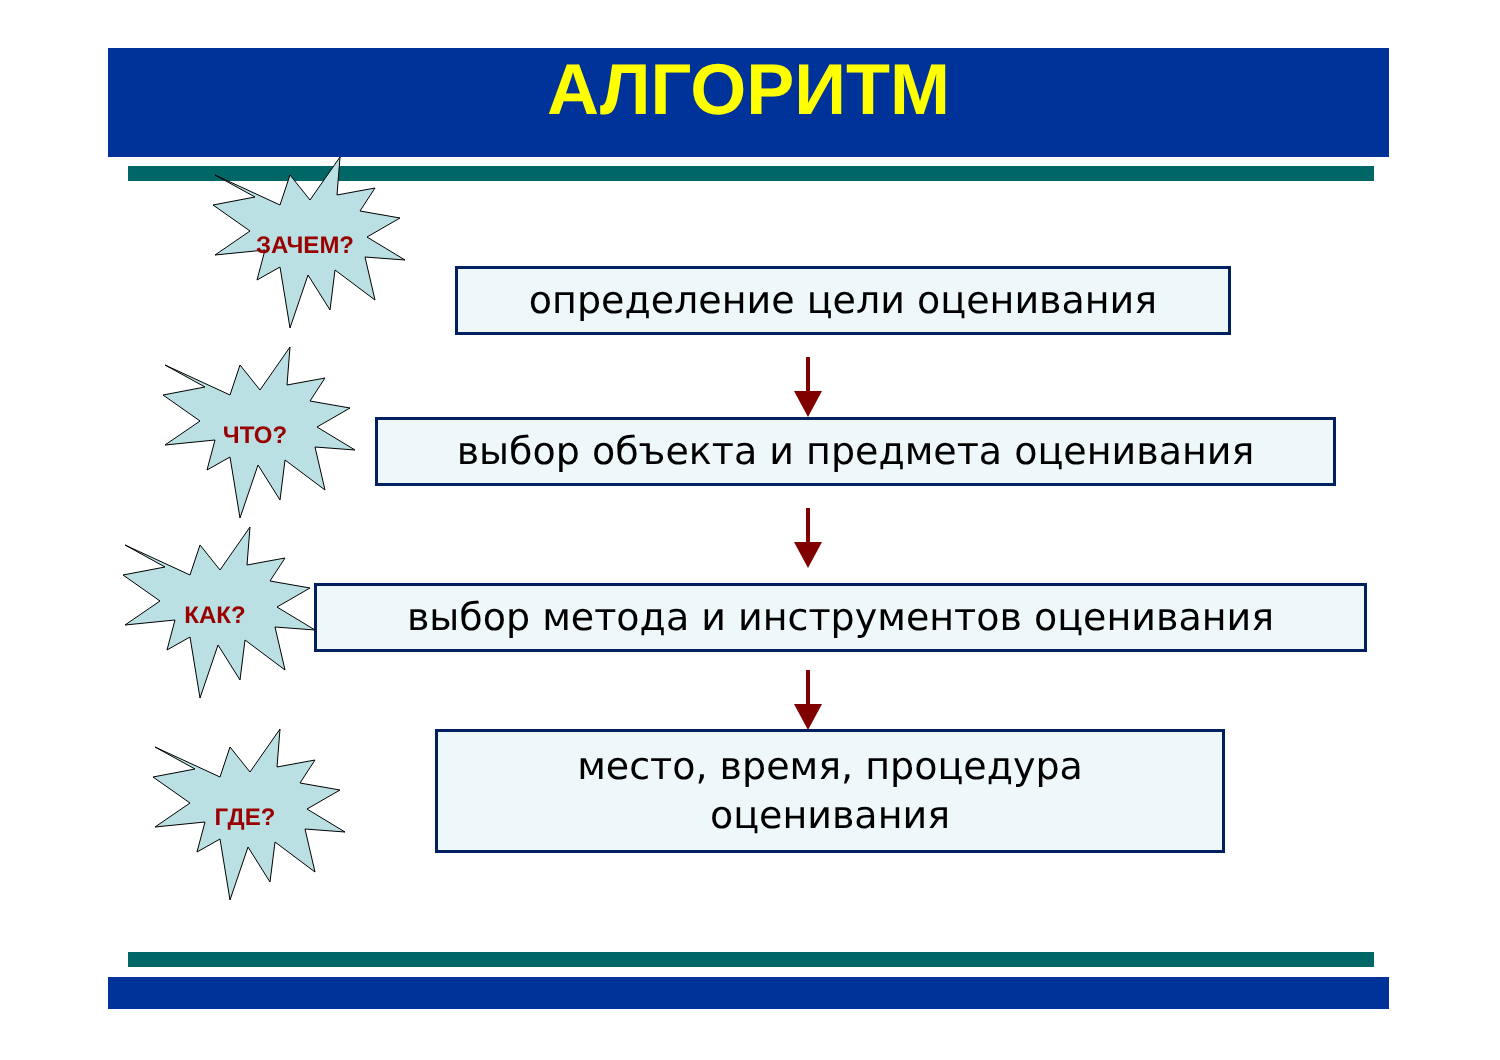АЛГОРИТМ
определение цели оценивания
выбор объекта и предмета оценивания
выбор метода и инструментов оценивания
место, время, процедура
оценивания
ЗАЧЕМ?
ЧТО?
КАК?
ГДЕ?